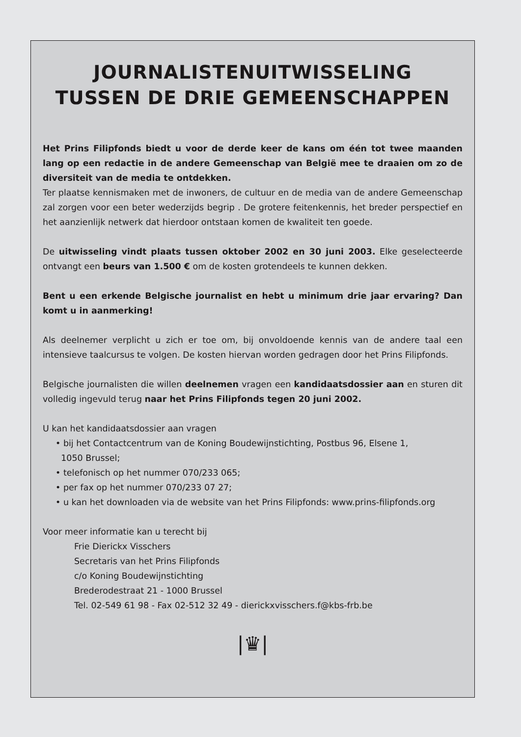JOURNALISTENUITWISSELING
TUSSEN DE DRIE GEMEENSCHAPPEN
Het Prins Filipfonds biedt u voor de derde keer de kans om één tot twee maanden lang op een redactie in de andere Gemeenschap van België mee te draaien om zo de diversiteit van de media te ontdekken.
Ter plaatse kennismaken met de inwoners, de cultuur en de media van de andere Gemeenschap zal zorgen voor een beter wederzijds begrip . De grotere feitenkennis, het breder perspectief en het aanzienlijk netwerk dat hierdoor ontstaan komen de kwaliteit ten goede.
De uitwisseling vindt plaats tussen oktober 2002 en 30 juni 2003. Elke geselecteerde ontvangt een beurs van 1.500 € om de kosten grotendeels te kunnen dekken.
Bent u een erkende Belgische journalist en hebt u minimum drie jaar ervaring? Dan komt u in aanmerking!
Als deelnemer verplicht u zich er toe om, bij onvoldoende kennis van de andere taal een intensieve taalcursus te volgen. De kosten hiervan worden gedragen door het Prins Filipfonds.
Belgische journalisten die willen deelnemen vragen een kandidaatsdossier aan en sturen dit volledig ingevuld terug naar het Prins Filipfonds tegen 20 juni 2002.
U kan het kandidaatsdossier aan vragen
• bij het Contactcentrum van de Koning Boudewijnstichting, Postbus 96, Elsene 1,
1050 Brussel;
• telefonisch op het nummer 070/233 065;
• per fax op het nummer 070/233 07 27;
• u kan het downloaden via de website van het Prins Filipfonds: www.prins-filipfonds.org
Voor meer informatie kan u terecht bij
Frie Dierickx Visschers
Secretaris van het Prins Filipfonds
c/o Koning Boudewijnstichting
Brederodestraat 21 - 1000 Brussel
Tel. 02-549 61 98 - Fax 02-512 32 49 - dierickxvisschers.f@kbs-frb.be
|♛|